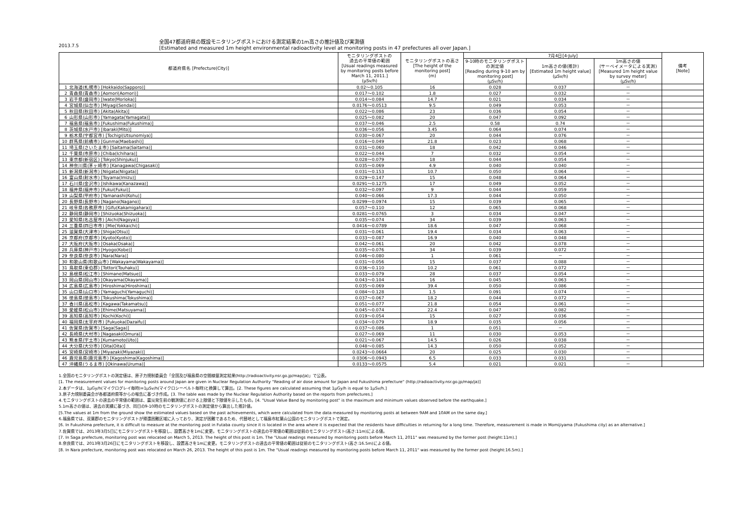2013.7.5
全国47都道府県の既設モニタリングポストにおける測定結果の1m高さの推計値及び実測値
[Estimated and measured 1m height environmental radioactivity level at monitoring posts in 47 prefectures all over Japan.]
| 都道府県名 [Prefecture(City)] | | モニタリングポストの 過去の平常値の範囲 [Usual readings measured by monitoring posts before March 11, 2011.] (μSv/h) | モニタリングポストの高さ [The height of the monitoring post] (m) | 7月4日[4-July] | | | 備考 [Note] |
| --- | --- | --- | --- | --- | --- | --- | --- |
| | | | | 9-10時のモニタリングポストの測定値 [Reading during 9-10 am by monitoring post] (μSv/h) | 1m高さの値(推計) [Estimated 1m height value] (μSv/h) | 1m高さの値 (サーベイメータによる実測) [Measured 1m height value by survey meter] (μSv/h) | |
| 1 | 北海道(札幌市) [Hokkaido(Sapporo)] | 0.02～0.105 | 16 | 0.028 | 0.037 | － | |
| 2 | 青森県(青森市) [Aomori(Aomori)] | 0.017～0.102 | 1.8 | 0.027 | 0.032 | － | |
| 3 | 岩手県(盛岡市) [Iwate(Morioka)] | 0.014～0.084 | 14.7 | 0.021 | 0.034 | － | |
| 4 | 宮城県(仙台市) [Miyagi(Sendai)] | 0.0176～0.0513 | 9.5 | 0.049 | 0.053 | － | |
| 5 | 秋田県(秋田市) [Akita(Akita)] | 0.022～0.086 | 23 | 0.036 | 0.054 | － | |
| 6 | 山形県(山形市) [Yamagata(Yamagata)] | 0.025～0.082 | 20 | 0.047 | 0.092 | － | |
| 7 | 福島県(福島市) [Fukushima(Fukushima)] | 0.037～0.046 | 2.5 | 0.58 | 0.74 | － | |
| 8 | 茨城県(水戸市) [Ibaraki(Mito)] | 0.036～0.056 | 3.45 | 0.064 | 0.074 | － | |
| 9 | 栃木県(宇都宮市) [Tochigi(Utsunomiya)] | 0.030～0.067 | 20 | 0.044 | 0.076 | － | |
| 10 | 群馬県(前橋市) [Gunma(Maebashi)] | 0.016～0.049 | 21.8 | 0.023 | 0.068 | － | |
| 11 | 埼玉県(さいたま市) [Saitama(Saitama)] | 0.031～0.060 | 18 | 0.042 | 0.046 | － | |
| 12 | 千葉県(市原市) [Chiba(Ichihara)] | 0.022～0.044 | 7 | 0.032 | 0.054 | － | |
| 13 | 東京都(新宿区) [Tokyo(Shinjuku)] | 0.028～0.079 | 18 | 0.044 | 0.054 | － | |
| 14 | 神奈川県(茅ヶ崎市) [Kanagawa(Chigasaki)] | 0.035～0.069 | 4.9 | 0.040 | 0.040 | － | |
| 15 | 新潟県(新潟市) [Niigata(Niigata)] | 0.031～0.153 | 10.7 | 0.050 | 0.064 | － | |
| 16 | 富山県(射水市) [Toyama(Imizu)] | 0.029～0.147 | 15 | 0.048 | 0.064 | － | |
| 17 | 石川県(金沢市) [Ishikawa(Kanazawa)] | 0.0291～0.1275 | 17 | 0.049 | 0.052 | － | |
| 18 | 福井県(福井市) [Fukui(Fukui)] | 0.032～0.097 | 9 | 0.044 | 0.059 | － | |
| 19 | 山梨県(甲府市) [Yamanashi(Kohu)] | 0.040～0.066 | 17.3 | 0.044 | 0.050 | － | |
| 20 | 長野県(長野市) [Nagano(Nagano)] | 0.0299～0.0974 | 15 | 0.039 | 0.065 | － | |
| 21 | 岐阜県(各務原市) [Gifu(Kakamigahara)] | 0.057～0.110 | 12 | 0.065 | 0.068 | － | |
| 22 | 静岡県(静岡市) [Shizuoka(Shizuoka)] | 0.0281～0.0765 | 3 | 0.034 | 0.047 | － | |
| 23 | 愛知県(名古屋市) [Aichi(Nagoya)] | 0.035～0.074 | 34 | 0.039 | 0.063 | － | |
| 24 | 三重県(四日市市) [Mie(Yokkaichi)] | 0.0416～0.0789 | 18.6 | 0.047 | 0.068 | － | |
| 25 | 滋賀県(大津市) [Shiga(Otsu)] | 0.031～0.061 | 19.4 | 0.034 | 0.063 | － | |
| 26 | 京都府(京都市) [Kyoto(Kyoto)] | 0.033～0.087 | 16.9 | 0.040 | 0.048 | － | |
| 27 | 大阪府(大阪市) [Osaka(Osaka)] | 0.042～0.061 | 20 | 0.042 | 0.078 | － | |
| 28 | 兵庫県(神戸市) [Hyogo(Kobe)] | 0.035～0.076 | 34 | 0.039 | 0.072 | － | |
| 29 | 奈良県(奈良市) [Nara(Nara)] | 0.046～0.080 | 1 | 0.061 | － | － | |
| 30 | 和歌山県(和歌山市) [Wakayama(Wakayama)] | 0.031～0.056 | 15 | 0.037 | 0.088 | － | |
| 31 | 鳥取県(東伯郡) [Tottori(Touhaku)] | 0.036～0.110 | 10.2 | 0.061 | 0.072 | － | |
| 32 | 島根県(松江市) [Shimane(Matsue)] | 0.033～0.079 | 28 | 0.037 | 0.054 | － | |
| 33 | 岡山県(岡山市) [Okayama(Okayama)] | 0.043～0.104 | 16 | 0.045 | 0.063 | － | |
| 34 | 広島県(広島市) [Hiroshima(Hiroshima)] | 0.035～0.069 | 39.4 | 0.050 | 0.086 | － | |
| 35 | 山口県(山口市) [Yamaguchi(Yamaguchi)] | 0.084～0.128 | 1.5 | 0.091 | 0.074 | － | |
| 36 | 徳島県(徳島市) [Tokushima(Tokushima)] | 0.037～0.067 | 18.2 | 0.044 | 0.072 | － | |
| 37 | 香川県(高松市) [Kagawa(Takamatsu)] | 0.051～0.077 | 21.8 | 0.054 | 0.061 | － | |
| 38 | 愛媛県(松山市) [Ehime(Matsuyama)] | 0.045～0.074 | 22.4 | 0.047 | 0.082 | － | |
| 39 | 高知県(高知市) [Kochi(Kochi)] | 0.019～0.054 | 15 | 0.027 | 0.036 | － | |
| 40 | 福岡県(太宰府市) [Fukuoka(Dazaifu)] | 0.034～0.079 | 18.9 | 0.035 | 0.056 | － | |
| 41 | 佐賀県(佐賀市) [Saga(Saga)] | 0.037～0.086 | 1 | 0.051 | － | － | |
| 42 | 長崎県(大村市) [Nagasaki(Omura)] | 0.027～0.069 | 11 | 0.030 | 0.053 | － | |
| 43 | 熊本県(宇土市) [Kumamoto(Uto)] | 0.021～0.067 | 14.5 | 0.026 | 0.038 | － | |
| 44 | 大分県(大分市) [Oita(Oita)] | 0.048～0.085 | 14.3 | 0.050 | 0.052 | － | |
| 45 | 宮崎県(宮崎市) [Miyazaki(Miyazaki)] | 0.0243～0.0664 | 20 | 0.025 | 0.030 | － | |
| 46 | 鹿児島県(鹿児島市) [Kagoshima(Kagoshima)] | 0.0306～0.0943 | 6.5 | 0.033 | 0.031 | － | |
| 47 | 沖縄県(うるま市) [Okinawa(Uruma)] | 0.0133～0.0575 | 5.4 | 0.021 | 0.021 | － | |
1.全国のモニタリングポストの測定値は、原子力規制委員会「全国及び福島県の空間線量測定結果(http://radioactivity.nsr.go.jp/map/ja)」で公表。
[1. The measurement values for monitoring posts around Japan are given in Nuclear Regulation Authority "Reading of air dose amount for Japan and Fukushima prefecture" (http://radioactivity.nsr.go.jp/map/ja)]
2.本データは、1μGy/h(マイクログレイ毎時)=1μSv/h(マイクロシーベルト毎時)と換算して算出。[2. These figures are calculated assuming that 1μGy/h is equal to 1μSv/h.]
3.原子力規制委員会が各都道府県等からの報告に基づき作成。[3. The table was made by the Nuclear Regulation Authority based on the reports from prefectures.]
4.モニタリングポストの過去の平常値の範囲は、震災発生前の観測値における上限値と下限値を示したもの。[4. "Usual Value Band by monitoring post" is the maximum and minimum values observed before the earthquake.]
5.1m高さの値は、過去の実績に基づき、同日の9-10時のモニタリングポストの測定値から算出した推計値。
[5.The values at 1m from the ground show the estimated values based on the past achievements, which were calculated from the data measured by monitoring posts at between 9AM and 10AM on the same day.]
6.福島県では、双葉郡のモニタリングポストが帰還困難区域に入っており、測定が困難であるため、代替地として福島市紅葉山公園のモニタリングポストで測定。
[6. In Fukushima prefecture, it is difficult to measure at the monitoring post in Futaba county since it is located in the area where it is expected that the residents have difficulties in returning for a long time. Therefore, measurement is made in Momijiyama (Fukushima city) as an alternative.]
7.佐賀県では、2013年3月5日にモニタリングポストを移設し、設置高さを1mに変更。モニタリングポストの過去の平常値の範囲は従前のモニタリングポスト(高さ:11m)による値。
[7. In Saga prefecture, monitoring post was relocated on March 5, 2013. The height of this post is 1m. The "Usual readings measured by monitoring posts before March 11, 2011" was measured by the former post (height:11m).]
8.奈良県では、2013年3月26日にモニタリングポストを移設し、設置高さを1mに変更。モニタリングポストの過去の平常値の範囲は従前のモニタリングポスト(高さ:16.5m)による値。
[8. In Nara prefecture, monitoring post was relocated on March 26, 2013. The height of this post is 1m. The "Usual readings measured by monitoring posts before March 11, 2011" was measured by the former post (height:16.5m).]